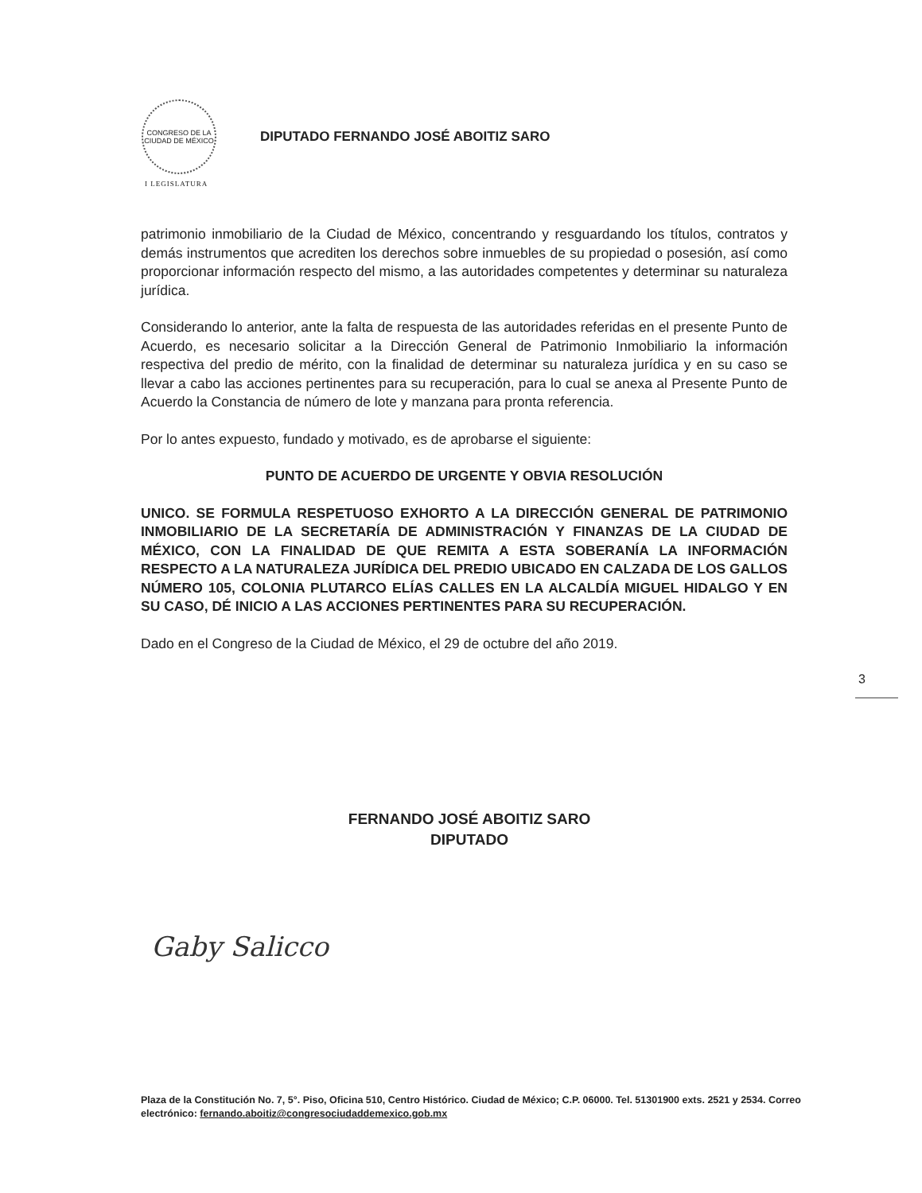CONGRESO DE LA CIUDAD DE MÉXICO
DIPUTADO FERNANDO JOSÉ ABOITIZ SARO
I LEGISLATURA
patrimonio inmobiliario de la Ciudad de México, concentrando y resguardando los títulos, contratos y demás instrumentos que acrediten los derechos sobre inmuebles de su propiedad o posesión, así como proporcionar información respecto del mismo, a las autoridades competentes y determinar su naturaleza jurídica.
Considerando lo anterior, ante la falta de respuesta de las autoridades referidas en el presente Punto de Acuerdo, es necesario solicitar a la Dirección General de Patrimonio Inmobiliario la información respectiva del predio de mérito, con la finalidad de determinar su naturaleza jurídica y en su caso se llevar a cabo las acciones pertinentes para su recuperación, para lo cual se anexa al Presente Punto de Acuerdo la Constancia de número de lote y manzana para pronta referencia.
Por lo antes expuesto, fundado y motivado, es de aprobarse el siguiente:
PUNTO DE ACUERDO DE URGENTE Y OBVIA RESOLUCIÓN
UNICO. SE FORMULA RESPETUOSO EXHORTO A LA DIRECCIÓN GENERAL DE PATRIMONIO INMOBILIARIO DE LA SECRETARÍA DE ADMINISTRACIÓN Y FINANZAS DE LA CIUDAD DE MÉXICO, CON LA FINALIDAD DE QUE REMITA A ESTA SOBERANÍA LA INFORMACIÓN RESPECTO A LA NATURALEZA JURÍDICA DEL PREDIO UBICADO EN CALZADA DE LOS GALLOS NÚMERO 105, COLONIA PLUTARCO ELÍAS CALLES EN LA ALCALDÍA MIGUEL HIDALGO Y EN SU CASO, DÉ INICIO A LAS ACCIONES PERTINENTES PARA SU RECUPERACIÓN.
Dado en el Congreso de la Ciudad de México, el 29 de octubre del año 2019.
3
FERNANDO JOSÉ ABOITIZ SARO
DIPUTADO
Gaby Salicco
Plaza de la Constitución No. 7, 5°. Piso, Oficina 510, Centro Histórico. Ciudad de México; C.P. 06000. Tel. 51301900 exts. 2521 y 2534. Correo electrónico: fernando.aboitiz@congresociudaddemexico.gob.mx